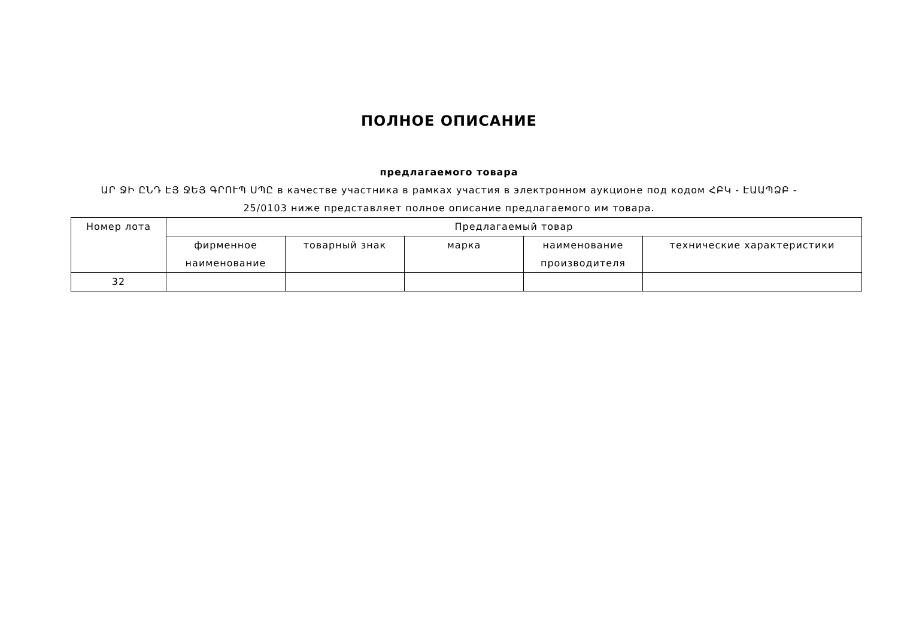ПОЛНОЕ ОПИСАНИЕ
предлагаемого товара
ԱՐ ՋԻ ԸՆԴ ԷՅ ՋԵՅ ԳՐՈՒՊ ՍՊԸ в качестве участника в рамках участия в электронном аукционе под кодом ՀԲԿ - ԷԱԱՊՁԲ - 25/0103 ниже представляет полное описание предлагаемого им товара.
| Номер лота | Предлагаемый товар | | | | |
| --- | --- | --- | --- | --- | --- |
| | фирменное наименование | товарный знак | марка | наименование производителя | технические характеристики |
| 32 | | | | | |